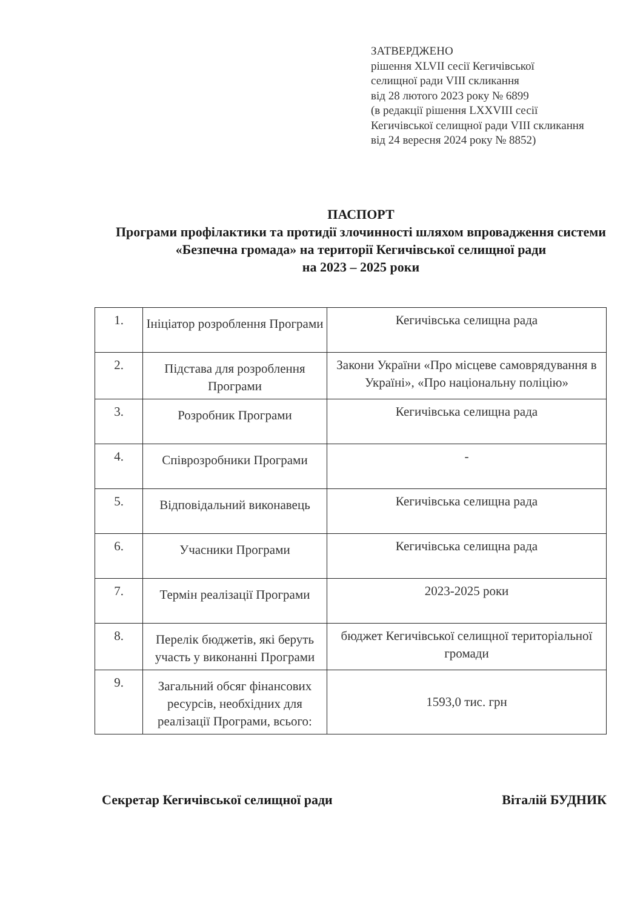ЗАТВЕРДЖЕНО
рішення XLVII сесії Кегичівської
селищної ради VIII скликання
від 28 лютого 2023 року № 6899
(в редакції рішення LXXVIII сесії
Кегичівської селищної ради VIII скликання
від 24 вересня 2024 року № 8852)
ПАСПОРТ
Програми профілактики та протидії злочинності шляхом впровадження системи «Безпечна громада» на території Кегичівської селищної ради
на 2023 – 2025 роки
| 1. | Ініціатор розроблення Програми | Кегичівська селищна рада |
| 2. | Підстава для розроблення Програми | Закони України «Про місцеве самоврядування в Україні», «Про національну поліцію» |
| 3. | Розробник Програми | Кегичівська селищна рада |
| 4. | Співрозробники Програми | - |
| 5. | Відповідальний виконавець | Кегичівська селищна рада |
| 6. | Учасники Програми | Кегичівська селищна рада |
| 7. | Термін реалізації Програми | 2023-2025 роки |
| 8. | Перелік бюджетів, які беруть участь у виконанні Програми | бюджет Кегичівської селищної територіальної громади |
| 9. | Загальний обсяг фінансових ресурсів, необхідних для реалізації Програми, всього: | 1593,0 тис. грн |
Секретар Кегичівської селищної ради Віталій БУДНИК